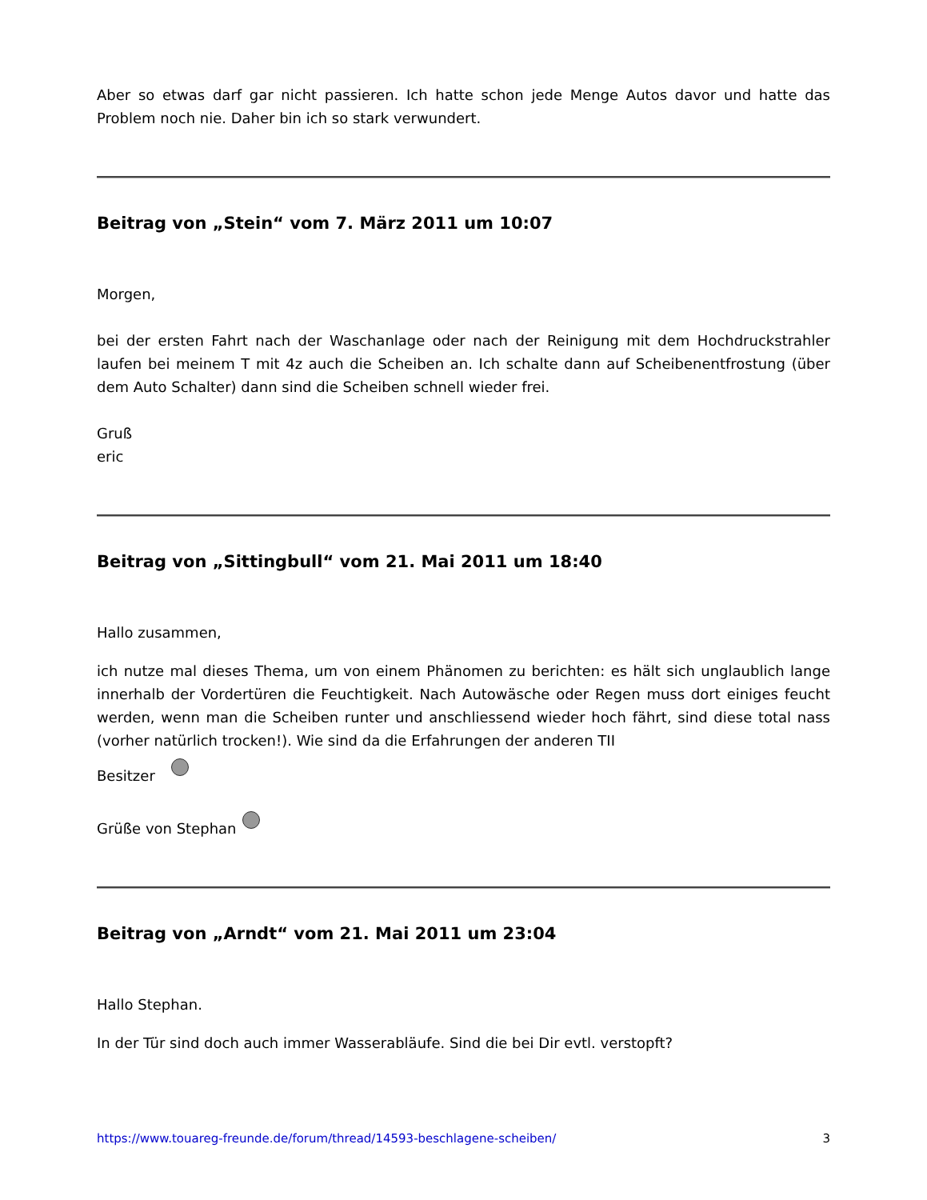Aber so etwas darf gar nicht passieren. Ich hatte schon jede Menge Autos davor und hatte das Problem noch nie. Daher bin ich so stark verwundert.
Beitrag von „Stein“ vom 7. März 2011 um 10:07
Morgen,
bei der ersten Fahrt nach der Waschanlage oder nach der Reinigung mit dem Hochdruckstrahler laufen bei meinem T mit 4z auch die Scheiben an. Ich schalte dann auf Scheibenentfrostung (über dem Auto Schalter) dann sind die Scheiben schnell wieder frei.
Gruß
eric
Beitrag von „Sittingbull“ vom 21. Mai 2011 um 18:40
Hallo zusammen,
ich nutze mal dieses Thema, um von einem Phänomen zu berichten: es hält sich unglaublich lange innerhalb der Vordertüren die Feuchtigkeit. Nach Autowäsche oder Regen muss dort einiges feucht werden, wenn man die Scheiben runter und anschliessend wieder hoch fährt, sind diese total nass (vorher natürlich trocken!). Wie sind da die Erfahrungen der anderen TII
Besitzer
Grüße von Stephan
Beitrag von „Arndt“ vom 21. Mai 2011 um 23:04
Hallo Stephan.
In der Tür sind doch auch immer Wasserabläufe. Sind die bei Dir evtl. verstopft?
https://www.touareg-freunde.de/forum/thread/14593-beschlagene-scheiben/ 3